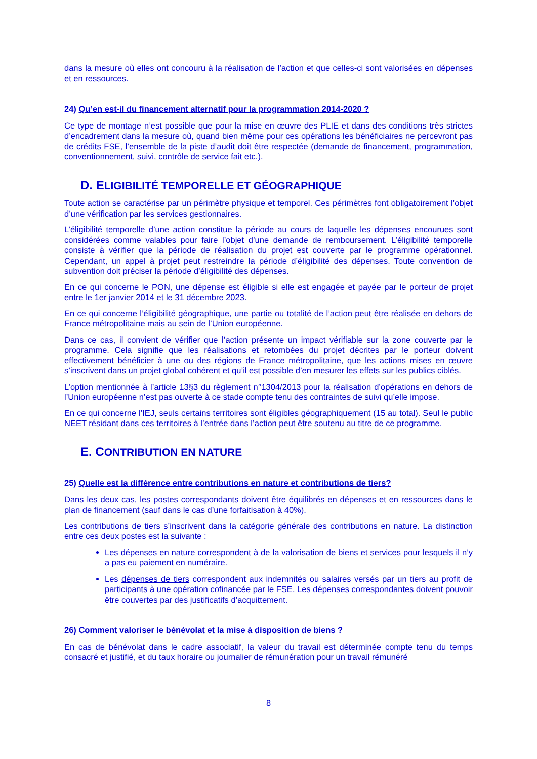dans la mesure où elles ont concouru à la réalisation de l’action et que celles-ci sont valorisées en dépenses et en ressources.
24) Qu’en est-il du financement alternatif pour la programmation 2014-2020 ?
Ce type de montage n’est possible que pour la mise en œuvre des PLIE et dans des conditions très strictes d’encadrement dans la mesure où, quand bien même pour ces opérations les bénéficiaires ne percevront pas de crédits FSE, l’ensemble de la piste d’audit doit être respectée (demande de financement, programmation, conventionnement, suivi, contrôle de service fait etc.).
D. ELIGIBILITÉ TEMPORELLE ET GÉOGRAPHIQUE
Toute action se caractérise par un périmètre physique et temporel. Ces périmètres font obligatoirement l’objet d’une vérification par les services gestionnaires.
L’éligibilité temporelle d’une action constitue la période au cours de laquelle les dépenses encourues sont considérées comme valables pour faire l’objet d’une demande de remboursement. L’éligibilité temporelle consiste à vérifier que la période de réalisation du projet est couverte par le programme opérationnel. Cependant, un appel à projet peut restreindre la période d’éligibilité des dépenses. Toute convention de subvention doit préciser la période d’éligibilité des dépenses.
En ce qui concerne le PON, une dépense est éligible si elle est engagée et payée par le porteur de projet entre le 1er janvier 2014 et le 31 décembre 2023.
En ce qui concerne l’éligibilité géographique, une partie ou totalité de l’action peut être réalisée en dehors de France métropolitaine mais au sein de l’Union européenne.
Dans ce cas, il convient de vérifier que l’action présente un impact vérifiable sur la zone couverte par le programme. Cela signifie que les réalisations et retombées du projet décrites par le porteur doivent effectivement bénéficier à une ou des régions de France métropolitaine, que les actions mises en œuvre s’inscrivent dans un projet global cohérent et qu’il est possible d’en mesurer les effets sur les publics ciblés.
L’option mentionnée à l’article 13§3 du règlement n°1304/2013 pour la réalisation d’opérations en dehors de l’Union européenne n’est pas ouverte à ce stade compte tenu des contraintes de suivi qu’elle impose.
En ce qui concerne l’IEJ, seuls certains territoires sont éligibles géographiquement (15 au total). Seul le public NEET résidant dans ces territoires à l’entrée dans l’action peut être soutenu au titre de ce programme.
E. CONTRIBUTION EN NATURE
25) Quelle est la différence entre contributions en nature et contributions de tiers?
Dans les deux cas, les postes correspondants doivent être équilibrés en dépenses et en ressources dans le plan de financement (sauf dans le cas d’une forfaitisation à 40%).
Les contributions de tiers s’inscrivent dans la catégorie générale des contributions en nature. La distinction entre ces deux postes est la suivante :
Les dépenses en nature correspondent à de la valorisation de biens et services pour lesquels il n’y a pas eu paiement en numéraire.
Les dépenses de tiers correspondent aux indemnités ou salaires versés par un tiers au profit de participants à une opération cofinancée par le FSE. Les dépenses correspondantes doivent pouvoir être couvertes par des justificatifs d’acquittement.
26) Comment valoriser le bénévolat et la mise à disposition de biens ?
En cas de bénévolat dans le cadre associatif, la valeur du travail est déterminée compte tenu du temps consacré et justifié, et du taux horaire ou journalier de rémunération pour un travail rémunéré
8